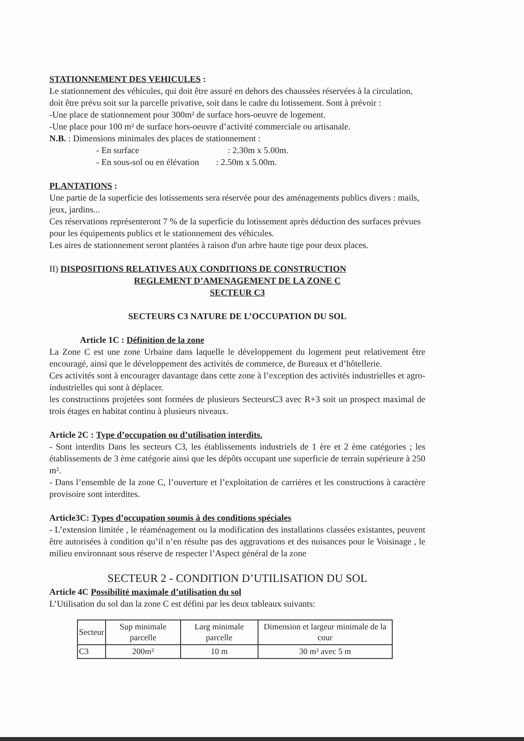STATIONNEMENT DES VEHICULES :
Le stationnement des véhicules, qui doit être assuré en dehors des chaussées réservées à la circulation, doit être prévu soit sur la parcelle privative, soit dans le cadre du lotissement. Sont à prévoir :
-Une place de stationnement pour 300m² de surface hors-oeuvre de logement.
-Une place pour 100 m² de surface hors-oeuvre d’activité commerciale ou artisanale.
N.B. : Dimensions minimales des places de stationnement :
- En surface : 2.30m x 5.00m.
- En sous-sol ou en élévation : 2.50m x 5.00m.
PLANTATIONS :
Une partie de la superficie des lotissements sera réservée pour des aménagements publics divers : mails, jeux, jardins...
Ces réservations représenteront 7 % de la superficie du lotissement après déduction des surfaces prévues pour les équipements publics et le stationnement des véhicules.
Les aires de stationnement seront plantées à raison d'un arbre haute tige pour deux places.
II) DISPOSITIONS RELATIVES AUX CONDITIONS DE CONSTRUCTION
REGLEMENT D’AMENAGEMENT DE LA ZONE C
SECTEUR C3
SECTEURS C3 NATURE DE L’OCCUPATION DU SOL
Article 1C : Définition de la zone
La Zone C est une zone Urbaine dans laquelle le développement du logement peut relativement être encouragé, ainsi que le développement des activités de commerce, de Bureaux et d’hôtellerie.
Ces activités sont à encourager davantage dans cette zone à l’exception des activités industrielles et agro-industrielles qui sont à déplacer.
les constructions projetées sont formées de plusieurs SecteursC3 avec R+3 soit un prospect maximal de trois étages en habitat continu à plusieurs niveaux.
Article 2C : Type d’occupation ou d’utilisation interdits.
- Sont interdits Dans les secteurs C3, les établissements industriels de 1 ère et 2 ème catégories ; les établissements de 3 ème catégorie ainsi que les dépôts occupant une superficie de terrain supérieure à 250 m².
- Dans l’ensemble de la zone C, l’ouverture et l’exploitation de carrières et les constructions à caractère provisoire sont interdites.
Article3C: Types d’occupation soumis à des conditions spéciales
- L’extension limitée , le réaménagement ou la modification des installations classées existantes, peuvent être autorisées à condition qu’il n’en résulte pas des aggravations et des nuisances pour le Voisinage , le milieu environnant sous réserve de respecter l’Aspect général de la zone
SECTEUR 2 - CONDITION D’UTILISATION DU SOL
Article 4C Possibilité maximale d’utilisation du sol
L’Utilisation du sol dan la zone C est défini par les deux tableaux suivants:
| Secteur | Sup minimale parcelle | Larg minimale parcelle | Dimension et largeur minimale de la cour |
| --- | --- | --- | --- |
| C3 | 200m² | 10 m | 30 m² avec 5 m |